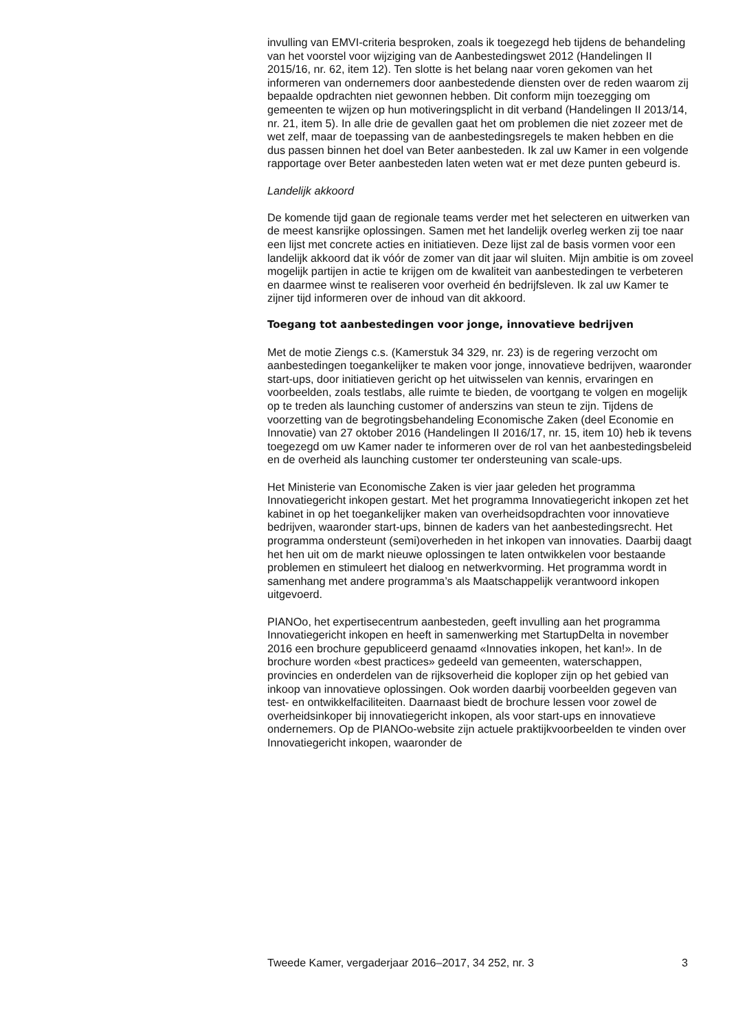invulling van EMVI-criteria besproken, zoals ik toegezegd heb tijdens de behandeling van het voorstel voor wijziging van de Aanbestedingswet 2012 (Handelingen II 2015/16, nr. 62, item 12). Ten slotte is het belang naar voren gekomen van het informeren van ondernemers door aanbeste­dende diensten over de reden waarom zij bepaalde opdrachten niet gewonnen hebben. Dit conform mijn toezegging om gemeenten te wijzen op hun motiveringsplicht in dit verband (Handelingen II 2013/14, nr. 21, item 5). In alle drie de gevallen gaat het om problemen die niet zozeer met de wet zelf, maar de toepassing van de aanbestedingsregels te maken hebben en die dus passen binnen het doel van Beter aanbesteden. Ik zal uw Kamer in een volgende rapportage over Beter aanbesteden laten weten wat er met deze punten gebeurd is.
Landelijk akkoord
De komende tijd gaan de regionale teams verder met het selecteren en uitwerken van de meest kansrijke oplossingen. Samen met het landelijk overleg werken zij toe naar een lijst met concrete acties en initiatieven. Deze lijst zal de basis vormen voor een landelijk akkoord dat ik vóór de zomer van dit jaar wil sluiten. Mijn ambitie is om zoveel mogelijk partijen in actie te krijgen om de kwaliteit van aanbestedingen te verbeteren en daarmee winst te realiseren voor overheid én bedrijfsleven. Ik zal uw Kamer te zijner tijd informeren over de inhoud van dit akkoord.
Toegang tot aanbestedingen voor jonge, innovatieve bedrijven
Met de motie Ziengs c.s. (Kamerstuk 34 329, nr. 23) is de regering verzocht om aanbestedingen toegankelijker te maken voor jonge, innovatieve bedrijven, waaronder start-ups, door initiatieven gericht op het uitwis­selen van kennis, ervaringen en voorbeelden, zoals testlabs, alle ruimte te bieden, de voortgang te volgen en mogelijk op te treden als launching customer of anderszins van steun te zijn. Tijdens de voorzetting van de begrotingsbehandeling Economische Zaken (deel Economie en Innovatie) van 27 oktober 2016 (Handelingen II 2016/17, nr. 15, item 10) heb ik tevens toegezegd om uw Kamer nader te informeren over de rol van het aanbestedingsbeleid en de overheid als launching customer ter onder­steuning van scale-ups.
Het Ministerie van Economische Zaken is vier jaar geleden het programma Innovatiegericht inkopen gestart. Met het programma Innovatiegericht inkopen zet het kabinet in op het toegankelijker maken van overheidsopdrachten voor innovatieve bedrijven, waaronder start-ups, binnen de kaders van het aanbestedingsrecht. Het programma ondersteunt (semi)overheden in het inkopen van innovaties. Daarbij daagt het hen uit om de markt nieuwe oplossingen te laten ontwikkelen voor bestaande problemen en stimuleert het dialoog en netwerkvorming. Het programma wordt in samenhang met andere programma’s als Maatschappelijk verantwoord inkopen uitgevoerd.
PIANOo, het expertisecentrum aanbesteden, geeft invulling aan het programma Innovatiegericht inkopen en heeft in samenwerking met StartupDelta in november 2016 een brochure gepubliceerd genaamd «Innovaties inkopen, het kan!». In de brochure worden «best practices» gedeeld van gemeenten, waterschappen, provincies en onderdelen van de rijksoverheid die koploper zijn op het gebied van inkoop van innovatieve oplossingen. Ook worden daarbij voorbeelden gegeven van test- en ontwikkelfaciliteiten. Daarnaast biedt de brochure lessen voor zowel de overheidsinkoper bij innovatiegericht inkopen, als voor start-ups en innovatieve ondernemers. Op de PIANOo-website zijn actuele praktijk­voorbeelden te vinden over Innovatiegericht inkopen, waaronder de
Tweede Kamer, vergaderjaar 2016–2017, 34 252, nr. 3 3